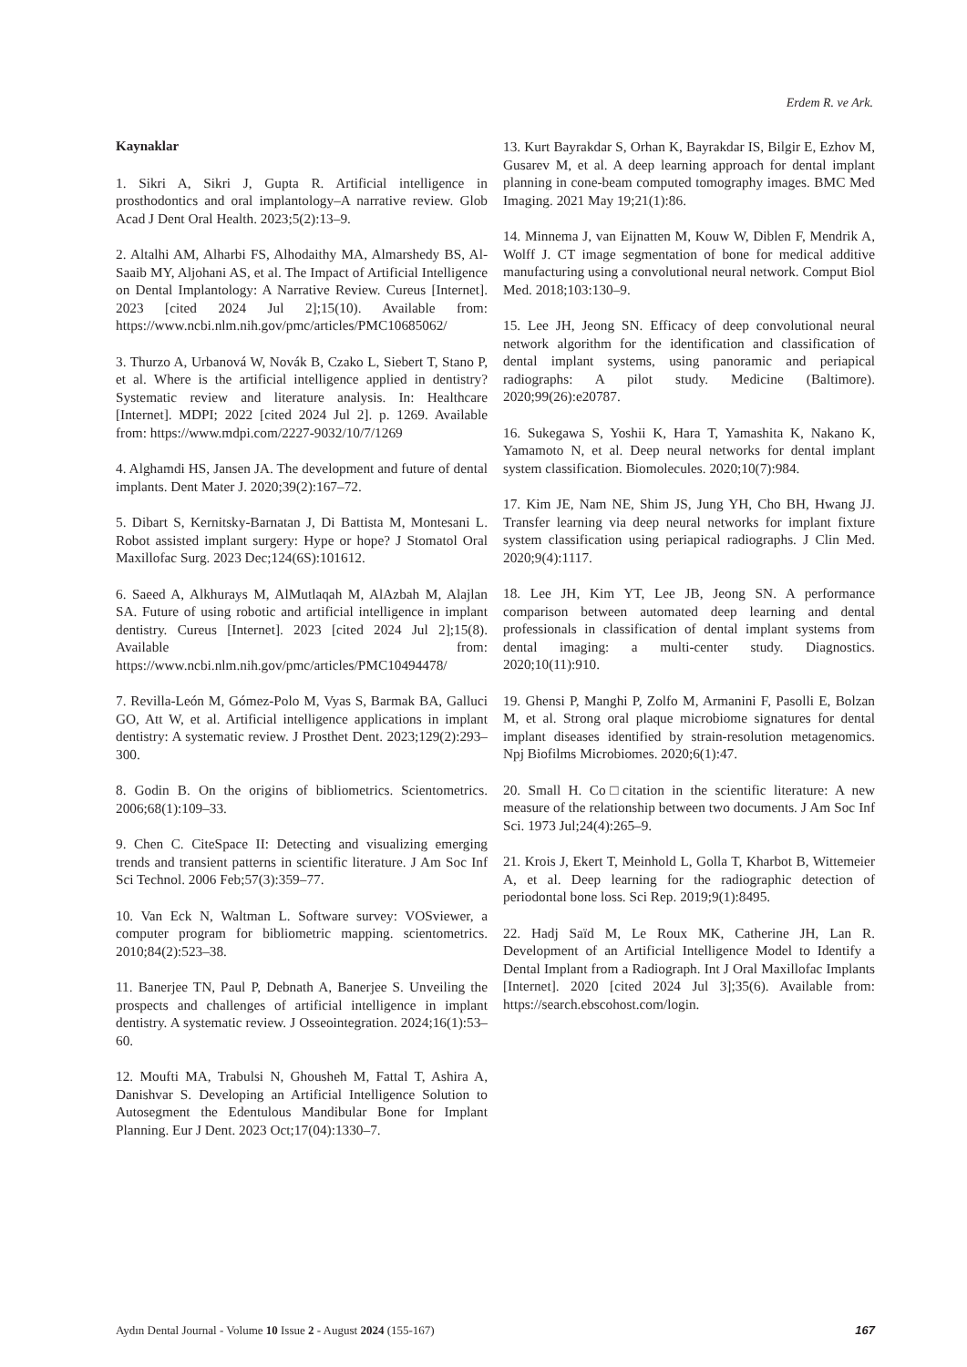Erdem R. ve Ark.
Kaynaklar
1. Sikri A, Sikri J, Gupta R. Artificial intelligence in prosthodontics and oral implantology–A narrative review. Glob Acad J Dent Oral Health. 2023;5(2):13–9.
2. Altalhi AM, Alharbi FS, Alhodaithy MA, Almarshedy BS, Al-Saaib MY, Aljohani AS, et al. The Impact of Artificial Intelligence on Dental Implantology: A Narrative Review. Cureus [Internet]. 2023 [cited 2024 Jul 2];15(10). Available from: https://www.ncbi.nlm.nih.gov/pmc/articles/PMC10685062/
3. Thurzo A, Urbanová W, Novák B, Czako L, Siebert T, Stano P, et al. Where is the artificial intelligence applied in dentistry? Systematic review and literature analysis. In: Healthcare [Internet]. MDPI; 2022 [cited 2024 Jul 2]. p. 1269. Available from: https://www.mdpi.com/2227-9032/10/7/1269
4. Alghamdi HS, Jansen JA. The development and future of dental implants. Dent Mater J. 2020;39(2):167–72.
5. Dibart S, Kernitsky-Barnatan J, Di Battista M, Montesani L. Robot assisted implant surgery: Hype or hope? J Stomatol Oral Maxillofac Surg. 2023 Dec;124(6S):101612.
6. Saeed A, Alkhurays M, AlMutlaqah M, AlAzbah M, Alajlan SA. Future of using robotic and artificial intelligence in implant dentistry. Cureus [Internet]. 2023 [cited 2024 Jul 2];15(8). Available from: https://www.ncbi.nlm.nih.gov/pmc/articles/PMC10494478/
7. Revilla-León M, Gómez-Polo M, Vyas S, Barmak BA, Galluci GO, Att W, et al. Artificial intelligence applications in implant dentistry: A systematic review. J Prosthet Dent. 2023;129(2):293–300.
8. Godin B. On the origins of bibliometrics. Scientometrics. 2006;68(1):109–33.
9. Chen C. CiteSpace II: Detecting and visualizing emerging trends and transient patterns in scientific literature. J Am Soc Inf Sci Technol. 2006 Feb;57(3):359–77.
10. Van Eck N, Waltman L. Software survey: VOSviewer, a computer program for bibliometric mapping. scientometrics. 2010;84(2):523–38.
11. Banerjee TN, Paul P, Debnath A, Banerjee S. Unveiling the prospects and challenges of artificial intelligence in implant dentistry. A systematic review. J Osseointegration. 2024;16(1):53–60.
12. Moufti MA, Trabulsi N, Ghousheh M, Fattal T, Ashira A, Danishvar S. Developing an Artificial Intelligence Solution to Autosegment the Edentulous Mandibular Bone for Implant Planning. Eur J Dent. 2023 Oct;17(04):1330–7.
13. Kurt Bayrakdar S, Orhan K, Bayrakdar IS, Bilgir E, Ezhov M, Gusarev M, et al. A deep learning approach for dental implant planning in cone-beam computed tomography images. BMC Med Imaging. 2021 May 19;21(1):86.
14. Minnema J, van Eijnatten M, Kouw W, Diblen F, Mendrik A, Wolff J. CT image segmentation of bone for medical additive manufacturing using a convolutional neural network. Comput Biol Med. 2018;103:130–9.
15. Lee JH, Jeong SN. Efficacy of deep convolutional neural network algorithm for the identification and classification of dental implant systems, using panoramic and periapical radiographs: A pilot study. Medicine (Baltimore). 2020;99(26):e20787.
16. Sukegawa S, Yoshii K, Hara T, Yamashita K, Nakano K, Yamamoto N, et al. Deep neural networks for dental implant system classification. Biomolecules. 2020;10(7):984.
17. Kim JE, Nam NE, Shim JS, Jung YH, Cho BH, Hwang JJ. Transfer learning via deep neural networks for implant fixture system classification using periapical radiographs. J Clin Med. 2020;9(4):1117.
18. Lee JH, Kim YT, Lee JB, Jeong SN. A performance comparison between automated deep learning and dental professionals in classification of dental implant systems from dental imaging: a multi-center study. Diagnostics. 2020;10(11):910.
19. Ghensi P, Manghi P, Zolfo M, Armanini F, Pasolli E, Bolzan M, et al. Strong oral plaque microbiome signatures for dental implant diseases identified by strain-resolution metagenomics. Npj Biofilms Microbiomes. 2020;6(1):47.
20. Small H. Co□citation in the scientific literature: A new measure of the relationship between two documents. J Am Soc Inf Sci. 1973 Jul;24(4):265–9.
21. Krois J, Ekert T, Meinhold L, Golla T, Kharbot B, Wittemeier A, et al. Deep learning for the radiographic detection of periodontal bone loss. Sci Rep. 2019;9(1):8495.
22. Hadj Saïd M, Le Roux MK, Catherine JH, Lan R. Development of an Artificial Intelligence Model to Identify a Dental Implant from a Radiograph. Int J Oral Maxillofac Implants [Internet]. 2020 [cited 2024 Jul 3];35(6). Available from: https://search.ebscohost.com/login.
Aydın Dental Journal - Volume 10 Issue 2 - August 2024 (155-167) 167